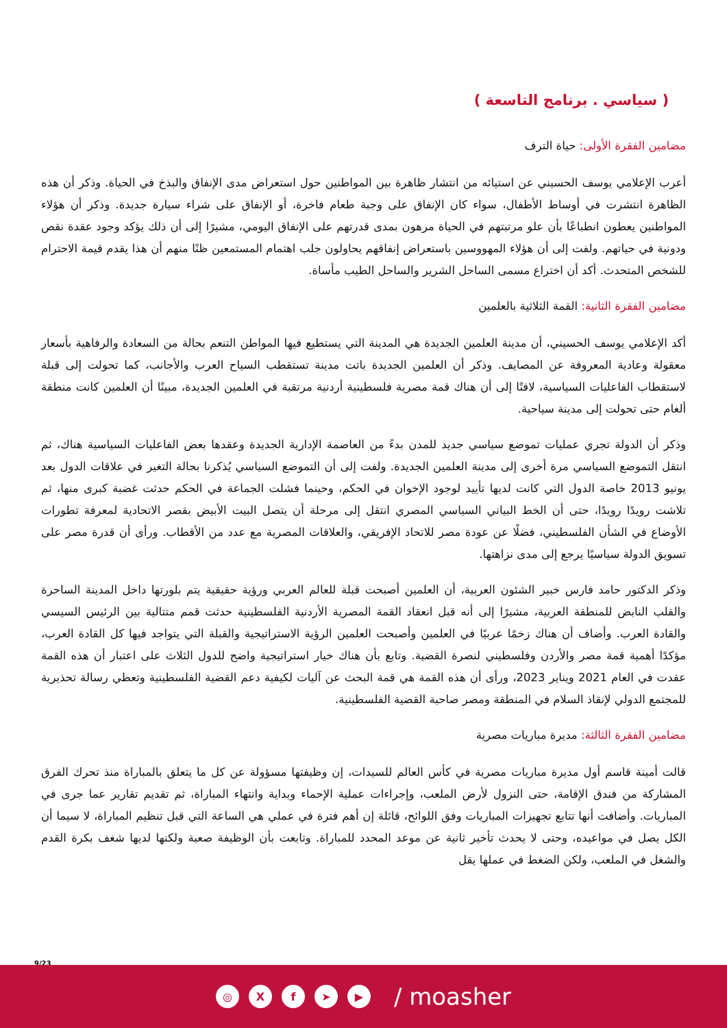( سياسي . برنامج التاسعة )
مضامين الفقرة الأولى: حياة الترف
أعرب الإعلامي يوسف الحسيني عن استيائه من انتشار ظاهرة بين المواطنين حول استعراض مدى الإنفاق والبذخ في الحياة. وذكر أن هذه الظاهرة انتشرت في أوساط الأطفال، سواء كان الإنفاق على وجبة طعام فاخرة، أو الإنفاق على شراء سيارة جديدة. وذكر أن هؤلاء المواطنين يعطون انطباعًا بأن علو مرتبتهم في الحياة مرهون بمدى قدرتهم على الإنفاق اليومي، مشيرًا إلى أن ذلك يؤكد وجود عقدة نقص ودونية في حياتهم. ولفت إلى أن هؤلاء المهووسين باستعراض إنفاقهم يحاولون جلب اهتمام المستمعين ظنًا منهم أن هذا يقدم قيمة الاحترام للشخص المتحدث. أكد أن اختراع مسمى الساحل الشرير والساحل الطيب مأساة.
مضامين الفقرة الثانية: القمة الثلاثية بالعلمين
أكد الإعلامي يوسف الحسيني، أن مدينة العلمين الجديدة هي المدينة التي يستطيع فيها المواطن التنعم بحالة من السعادة والرفاهية بأسعار معقولة وعادية المعروفة عن المصايف. وذكر أن العلمين الجديدة باتت مدينة تستقطب السياح العرب والأجانب، كما تحولت إلى قبلة لاستقطاب الفاعليات السياسية، لافتًا إلى أن هناك قمة مصرية فلسطينية أردنية مرتقبة في العلمين الجديدة، مبينًا أن العلمين كانت منطقة ألغام حتى تحولت إلى مدينة سياحية.
وذكر أن الدولة تجري عمليات تموضع سياسي جديد للمدن بدءً من العاصمة الإدارية الجديدة وعقدها بعض الفاعليات السياسية هناك، ثم انتقل التموضع السياسي مرة أخرى إلى مدينة العلمين الجديدة. ولفت إلى أن التموضع السياسي يُذكرنا بحالة التغير في علاقات الدول بعد يونيو 2013 خاصة الدول التي كانت لديها تأييد لوجود الإخوان في الحكم، وحينما فشلت الجماعة في الحكم حدثت غضبة كبرى منها، ثم تلاشت رويدًا رويدًا، حتى أن الخط البياني السياسي المصري انتقل إلى مرحلة أن يتصل البيت الأبيض بقصر الاتحادية لمعرفة تطورات الأوضاع في الشأن الفلسطيني، فضلًا عن عودة مصر للاتحاد الإفريقي، والعلاقات المصرية مع عدد من الأقطاب. ورأى أن قدرة مصر على تسويق الدولة سياسيًا يرجع إلى مدى نزاهتها.
وذكر الدكتور حامد فارس خبير الشئون العربية، أن العلمين أصبحت قبلة للعالم العربي ورؤية حقيقية يتم بلورتها داخل المدينة الساحرة والقلب النابض للمنطقة العربية، مشيرًا إلى أنه قبل انعقاد القمة المصرية الأردنية الفلسطينية حدثت قمم متتالية بين الرئيس السيسي والقادة العرب. وأضاف أن هناك زخمًا عربيًا في العلمين وأصبحت العلمين الرؤية الاستراتيجية والقبلة التي يتواجد فيها كل القادة العرب، مؤكدًا أهمية قمة مصر والأردن وفلسطيني لنصرة القضية. وتابع بأن هناك خيار استراتيجية واضح للدول الثلاث على اعتبار أن هذه القمة عقدت في العام 2021 ويناير 2023، ورأى أن هذه القمة هي قمة البحث عن آليات لكيفية دعم القضية الفلسطينية وتعطي رسالة تحذيرية للمجتمع الدولي لإنقاذ السلام في المنطقة ومصر صاحبة القضية الفلسطينية.
مضامين الفقرة الثالثة: مديرة مباريات مصرية
قالت أمينة قاسم أول مديرة مباريات مصرية في كأس العالم للسيدات، إن وظيفتها مسؤولة عن كل ما يتعلق بالمباراة منذ تحرك الفرق المشاركة من فندق الإقامة، حتى النزول لأرض الملعب، وإجراءات عملية الإحماء وبداية وانتهاء المباراة، ثم تقديم تقارير عما جرى في المباريات. وأضافت أنها تتابع تجهيزات المباريات وفق اللوائح، قائلة إن أهم فترة في عملي هي الساعة التي قبل تنظيم المباراة، لا سيما أن الكل يصل في مواعيده، وحتى لا يحدث تأخير ثانية عن موعد المحدد للمباراة. وتابعت بأن الوظيفة صعبة ولكنها لديها شغف بكرة القدم والشغل في الملعب، ولكن الضغط في عملها يقل
9/23
◎ X f ➤ ▶
/ moasher